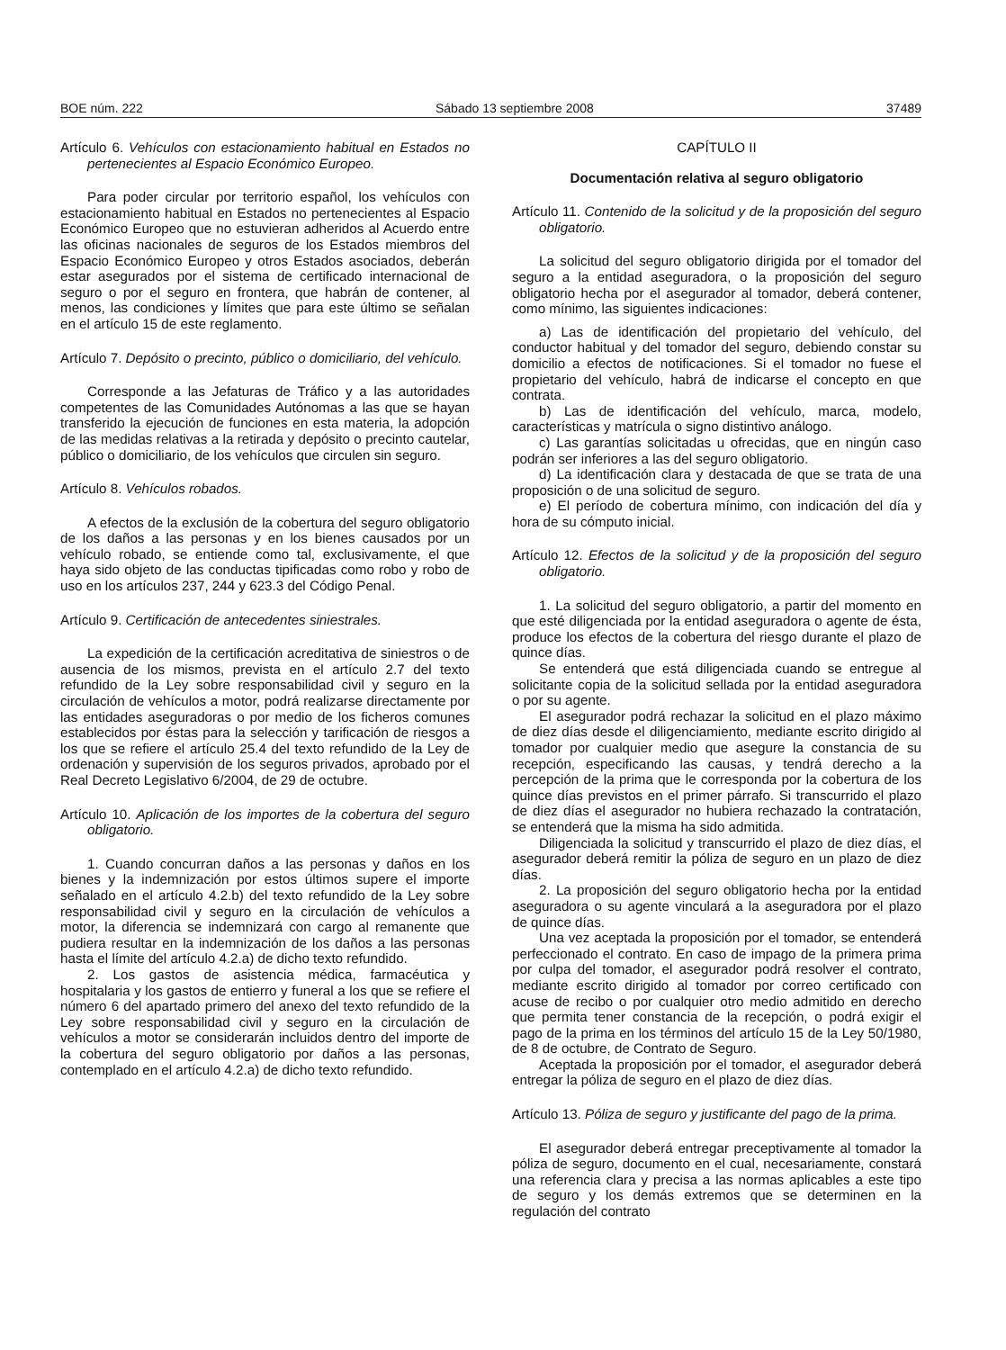BOE núm. 222 Sábado 13 septiembre 2008 37489
Artículo 6. Vehículos con estacionamiento habitual en Estados no pertenecientes al Espacio Económico Europeo.
Para poder circular por territorio español, los vehículos con estacionamiento habitual en Estados no pertenecientes al Espacio Económico Europeo que no estuvieran adheridos al Acuerdo entre las oficinas nacionales de seguros de los Estados miembros del Espacio Económico Europeo y otros Estados asociados, deberán estar asegurados por el sistema de certificado internacional de seguro o por el seguro en frontera, que habrán de contener, al menos, las condiciones y límites que para este último se señalan en el artículo 15 de este reglamento.
Artículo 7. Depósito o precinto, público o domiciliario, del vehículo.
Corresponde a las Jefaturas de Tráfico y a las autoridades competentes de las Comunidades Autónomas a las que se hayan transferido la ejecución de funciones en esta materia, la adopción de las medidas relativas a la retirada y depósito o precinto cautelar, público o domiciliario, de los vehículos que circulen sin seguro.
Artículo 8. Vehículos robados.
A efectos de la exclusión de la cobertura del seguro obligatorio de los daños a las personas y en los bienes causados por un vehículo robado, se entiende como tal, exclusivamente, el que haya sido objeto de las conductas tipificadas como robo y robo de uso en los artículos 237, 244 y 623.3 del Código Penal.
Artículo 9. Certificación de antecedentes siniestrales.
La expedición de la certificación acreditativa de siniestros o de ausencia de los mismos, prevista en el artículo 2.7 del texto refundido de la Ley sobre responsabilidad civil y seguro en la circulación de vehículos a motor, podrá realizarse directamente por las entidades aseguradoras o por medio de los ficheros comunes establecidos por éstas para la selección y tarificación de riesgos a los que se refiere el artículo 25.4 del texto refundido de la Ley de ordenación y supervisión de los seguros privados, aprobado por el Real Decreto Legislativo 6/2004, de 29 de octubre.
Artículo 10. Aplicación de los importes de la cobertura del seguro obligatorio.
1. Cuando concurran daños a las personas y daños en los bienes y la indemnización por estos últimos supere el importe señalado en el artículo 4.2.b) del texto refundido de la Ley sobre responsabilidad civil y seguro en la circulación de vehículos a motor, la diferencia se indemnizará con cargo al remanente que pudiera resultar en la indemnización de los daños a las personas hasta el límite del artículo 4.2.a) de dicho texto refundido.
2. Los gastos de asistencia médica, farmacéutica y hospitalaria y los gastos de entierro y funeral a los que se refiere el número 6 del apartado primero del anexo del texto refundido de la Ley sobre responsabilidad civil y seguro en la circulación de vehículos a motor se considerarán incluidos dentro del importe de la cobertura del seguro obligatorio por daños a las personas, contemplado en el artículo 4.2.a) de dicho texto refundido.
CAPÍTULO II
Documentación relativa al seguro obligatorio
Artículo 11. Contenido de la solicitud y de la proposición del seguro obligatorio.
La solicitud del seguro obligatorio dirigida por el tomador del seguro a la entidad aseguradora, o la proposición del seguro obligatorio hecha por el asegurador al tomador, deberá contener, como mínimo, las siguientes indicaciones:
a) Las de identificación del propietario del vehículo, del conductor habitual y del tomador del seguro, debiendo constar su domicilio a efectos de notificaciones. Si el tomador no fuese el propietario del vehículo, habrá de indicarse el concepto en que contrata.
b) Las de identificación del vehículo, marca, modelo, características y matrícula o signo distintivo análogo.
c) Las garantías solicitadas u ofrecidas, que en ningún caso podrán ser inferiores a las del seguro obligatorio.
d) La identificación clara y destacada de que se trata de una proposición o de una solicitud de seguro.
e) El período de cobertura mínimo, con indicación del día y hora de su cómputo inicial.
Artículo 12. Efectos de la solicitud y de la proposición del seguro obligatorio.
1. La solicitud del seguro obligatorio, a partir del momento en que esté diligenciada por la entidad aseguradora o agente de ésta, produce los efectos de la cobertura del riesgo durante el plazo de quince días.
Se entenderá que está diligenciada cuando se entregue al solicitante copia de la solicitud sellada por la entidad aseguradora o por su agente.
El asegurador podrá rechazar la solicitud en el plazo máximo de diez días desde el diligenciamiento, mediante escrito dirigido al tomador por cualquier medio que asegure la constancia de su recepción, especificando las causas, y tendrá derecho a la percepción de la prima que le corresponda por la cobertura de los quince días previstos en el primer párrafo. Si transcurrido el plazo de diez días el asegurador no hubiera rechazado la contratación, se entenderá que la misma ha sido admitida.
Diligenciada la solicitud y transcurrido el plazo de diez días, el asegurador deberá remitir la póliza de seguro en un plazo de diez días.
2. La proposición del seguro obligatorio hecha por la entidad aseguradora o su agente vinculará a la aseguradora por el plazo de quince días.
Una vez aceptada la proposición por el tomador, se entenderá perfeccionado el contrato. En caso de impago de la primera prima por culpa del tomador, el asegurador podrá resolver el contrato, mediante escrito dirigido al tomador por correo certificado con acuse de recibo o por cualquier otro medio admitido en derecho que permita tener constancia de la recepción, o podrá exigir el pago de la prima en los términos del artículo 15 de la Ley 50/1980, de 8 de octubre, de Contrato de Seguro.
Aceptada la proposición por el tomador, el asegurador deberá entregar la póliza de seguro en el plazo de diez días.
Artículo 13. Póliza de seguro y justificante del pago de la prima.
El asegurador deberá entregar preceptivamente al tomador la póliza de seguro, documento en el cual, necesariamente, constará una referencia clara y precisa a las normas aplicables a este tipo de seguro y los demás extremos que se determinen en la regulación del contrato